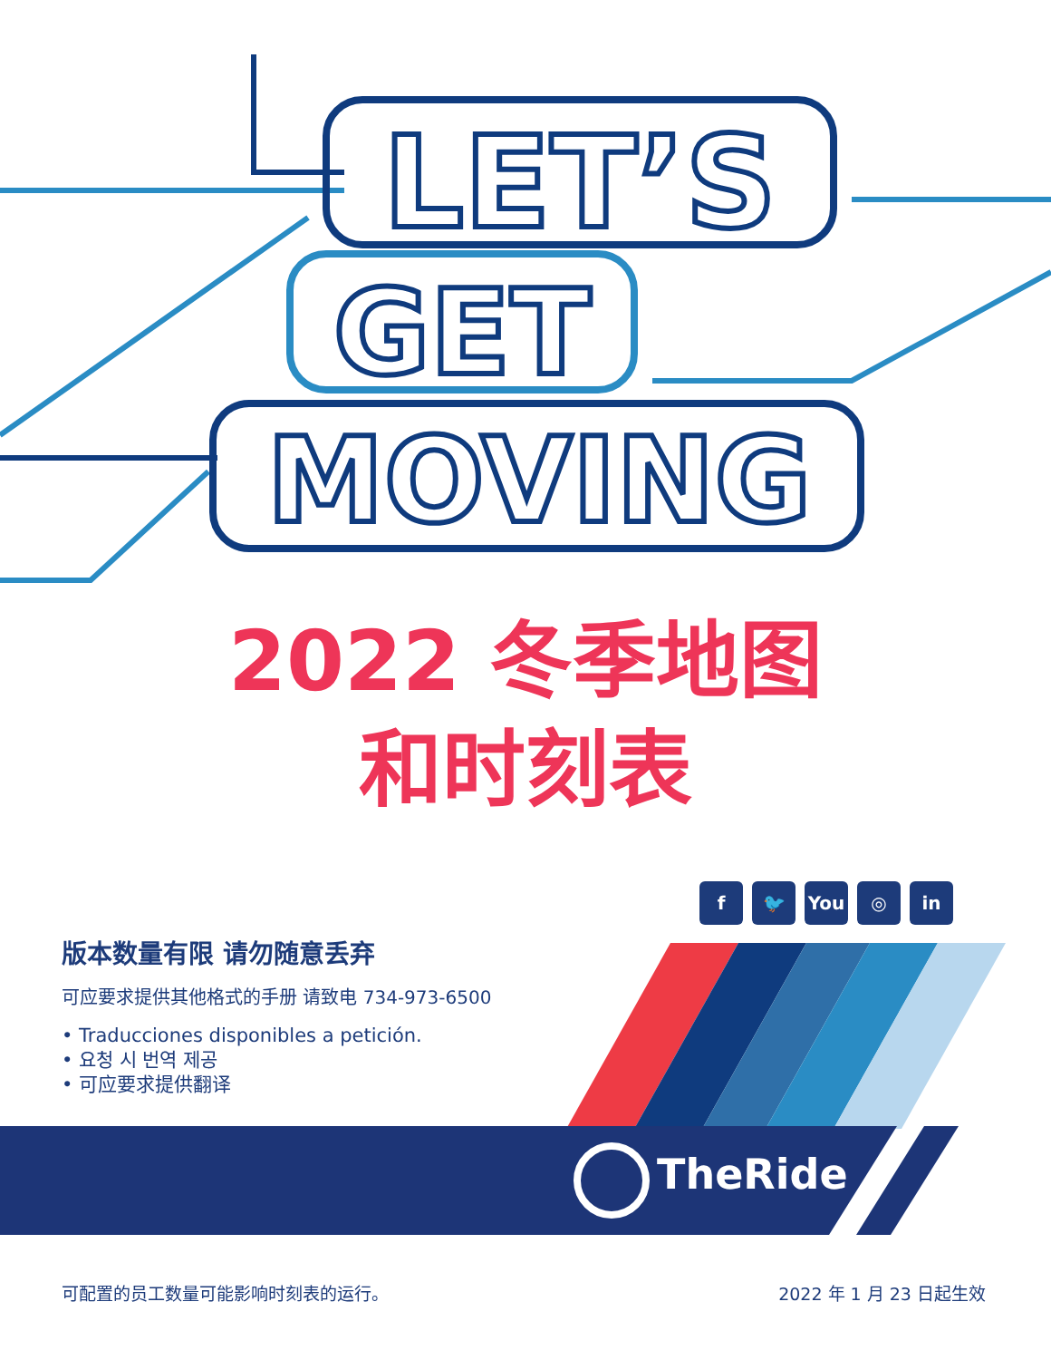LET’S
GET
MOVING
2022 冬季地图
和时刻表
f 🐦 You ◎ in
TheRide
版本数量有限 请勿随意丢弃
可应要求提供其他格式的手册 请致电 734-973-6500
• Traducciones disponibles a petición.
• 요청 시 번역 제공
• 可应要求提供翻译
可配置的员工数量可能影响时刻表的运行。 2022 年 1 月 23 日起生效